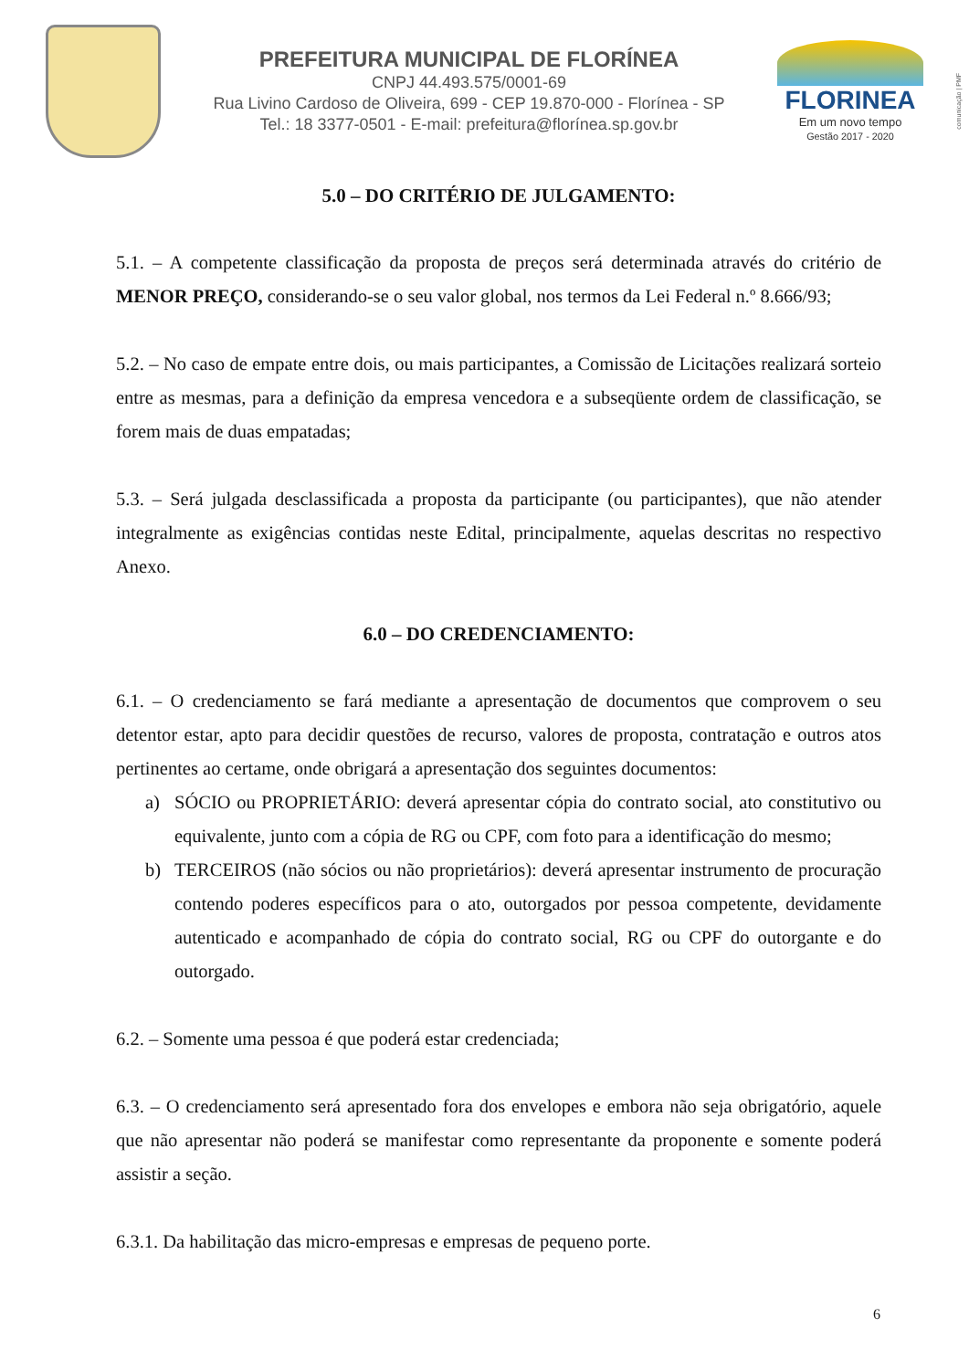PREFEITURA MUNICIPAL DE FLORÍNEA
CNPJ 44.493.575/0001-69
Rua Livino Cardoso de Oliveira, 699 - CEP 19.870-000 - Florínea - SP
Tel.: 18 3377-0501 - E-mail: prefeitura@florínea.sp.gov.br
FLORINEA
Em um novo tempo
Gestão 2017 - 2020
comunicação | PMF
5.0 – DO CRITÉRIO DE JULGAMENTO:
5.1. – A competente classificação da proposta de preços será determinada através do critério de MENOR PREÇO, considerando-se o seu valor global, nos termos da Lei Federal n.º 8.666/93;
5.2. – No caso de empate entre dois, ou mais participantes, a Comissão de Licitações realizará sorteio entre as mesmas, para a definição da empresa vencedora e a subseqüente ordem de classificação, se forem mais de duas empatadas;
5.3. – Será julgada desclassificada a proposta da participante (ou participantes), que não atender integralmente as exigências contidas neste Edital, principalmente, aquelas descritas no respectivo Anexo.
6.0 – DO CREDENCIAMENTO:
6.1. – O credenciamento se fará mediante a apresentação de documentos que comprovem o seu detentor estar, apto para decidir questões de recurso, valores de proposta, contratação e outros atos pertinentes ao certame, onde obrigará a apresentação dos seguintes documentos:
a) SÓCIO ou PROPRIETÁRIO: deverá apresentar cópia do contrato social, ato constitutivo ou equivalente, junto com a cópia de RG ou CPF, com foto para a identificação do mesmo;
b) TERCEIROS (não sócios ou não proprietários): deverá apresentar instrumento de procuração contendo poderes específicos para o ato, outorgados por pessoa competente, devidamente autenticado e acompanhado de cópia do contrato social, RG ou CPF do outorgante e do outorgado.
6.2. – Somente uma pessoa é que poderá estar credenciada;
6.3. – O credenciamento será apresentado fora dos envelopes e embora não seja obrigatório, aquele que não apresentar não poderá se manifestar como representante da proponente e somente poderá assistir a seção.
6.3.1. Da habilitação das micro-empresas e empresas de pequeno porte.
6